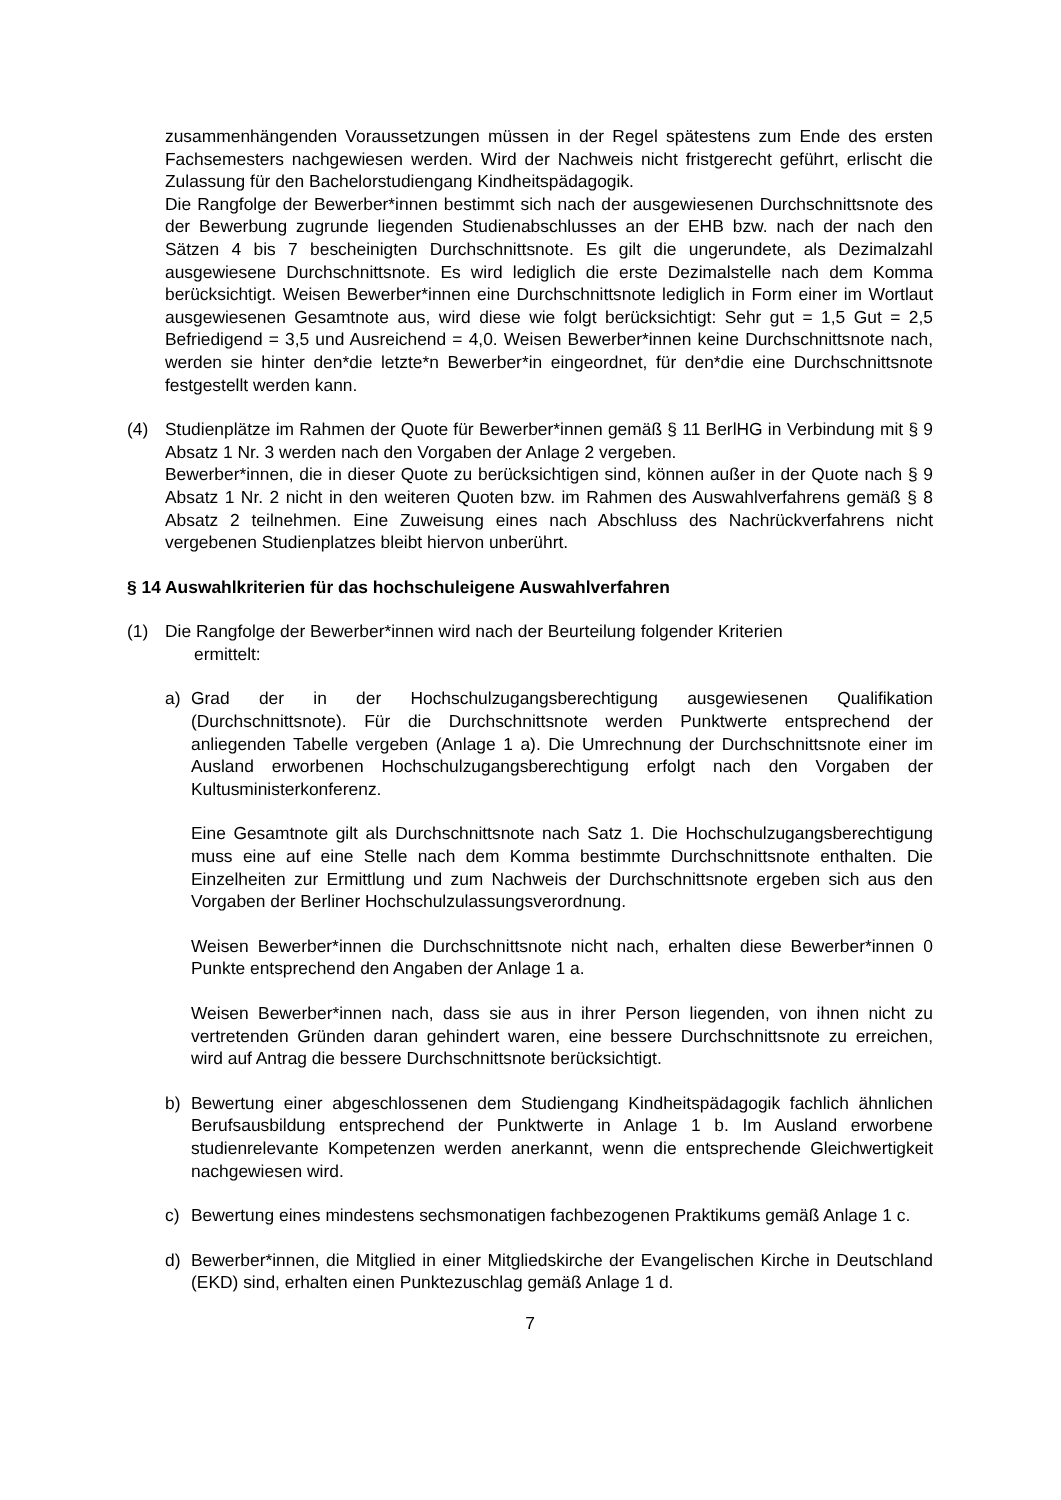zusammenhängenden Voraussetzungen müssen in der Regel spätestens zum Ende des ersten Fachsemesters nachgewiesen werden. Wird der Nachweis nicht fristgerecht geführt, erlischt die Zulassung für den Bachelorstudiengang Kindheitspädagogik.
Die Rangfolge der Bewerber*innen bestimmt sich nach der ausgewiesenen Durchschnittsnote des der Bewerbung zugrunde liegenden Studienabschlusses an der EHB bzw. nach der nach den Sätzen 4 bis 7 bescheinigten Durchschnittsnote. Es gilt die ungerundete, als Dezimalzahl ausgewiesene Durchschnittsnote. Es wird lediglich die erste Dezimalstelle nach dem Komma berücksichtigt. Weisen Bewerber*innen eine Durchschnittsnote lediglich in Form einer im Wortlaut ausgewiesenen Gesamtnote aus, wird diese wie folgt berücksichtigt: Sehr gut = 1,5 Gut = 2,5 Befriedigend = 3,5 und Ausreichend = 4,0. Weisen Bewerber*innen keine Durchschnittsnote nach, werden sie hinter den*die letzte*n Bewerber*in eingeordnet, für den*die eine Durchschnittsnote festgestellt werden kann.
(4) Studienplätze im Rahmen der Quote für Bewerber*innen gemäß § 11 BerlHG in Verbindung mit § 9 Absatz 1 Nr. 3 werden nach den Vorgaben der Anlage 2 vergeben.
Bewerber*innen, die in dieser Quote zu berücksichtigen sind, können außer in der Quote nach § 9 Absatz 1 Nr. 2 nicht in den weiteren Quoten bzw. im Rahmen des Auswahlverfahrens gemäß § 8 Absatz 2 teilnehmen. Eine Zuweisung eines nach Abschluss des Nachrückverfahrens nicht vergebenen Studienplatzes bleibt hiervon unberührt.
§ 14 Auswahlkriterien für das hochschuleigene Auswahlverfahren
(1) Die Rangfolge der Bewerber*innen wird nach der Beurteilung folgender Kriterien
ermittelt:
a) Grad der in der Hochschulzugangsberechtigung ausgewiesenen Qualifikation (Durchschnittsnote). Für die Durchschnittsnote werden Punktwerte entsprechend der anliegenden Tabelle vergeben (Anlage 1 a). Die Umrechnung der Durchschnittsnote einer im Ausland erworbenen Hochschulzugangsberechtigung erfolgt nach den Vorgaben der Kultusministerkonferenz.
Eine Gesamtnote gilt als Durchschnittsnote nach Satz 1. Die Hochschulzugangsberechtigung muss eine auf eine Stelle nach dem Komma bestimmte Durchschnittsnote enthalten. Die Einzelheiten zur Ermittlung und zum Nachweis der Durchschnittsnote ergeben sich aus den Vorgaben der Berliner Hochschulzulassungsverordnung.
Weisen Bewerber*innen die Durchschnittsnote nicht nach, erhalten diese Bewerber*innen 0 Punkte entsprechend den Angaben der Anlage 1 a.
Weisen Bewerber*innen nach, dass sie aus in ihrer Person liegenden, von ihnen nicht zu vertretenden Gründen daran gehindert waren, eine bessere Durchschnittsnote zu erreichen, wird auf Antrag die bessere Durchschnittsnote berücksichtigt.
b) Bewertung einer abgeschlossenen dem Studiengang Kindheitspädagogik fachlich ähnlichen Berufsausbildung entsprechend der Punktwerte in Anlage 1 b. Im Ausland erworbene studienrelevante Kompetenzen werden anerkannt, wenn die entsprechende Gleichwertigkeit nachgewiesen wird.
c) Bewertung eines mindestens sechsmonatigen fachbezogenen Praktikums gemäß Anlage 1 c.
d) Bewerber*innen, die Mitglied in einer Mitgliedskirche der Evangelischen Kirche in Deutschland (EKD) sind, erhalten einen Punktezuschlag gemäß Anlage 1 d.
7